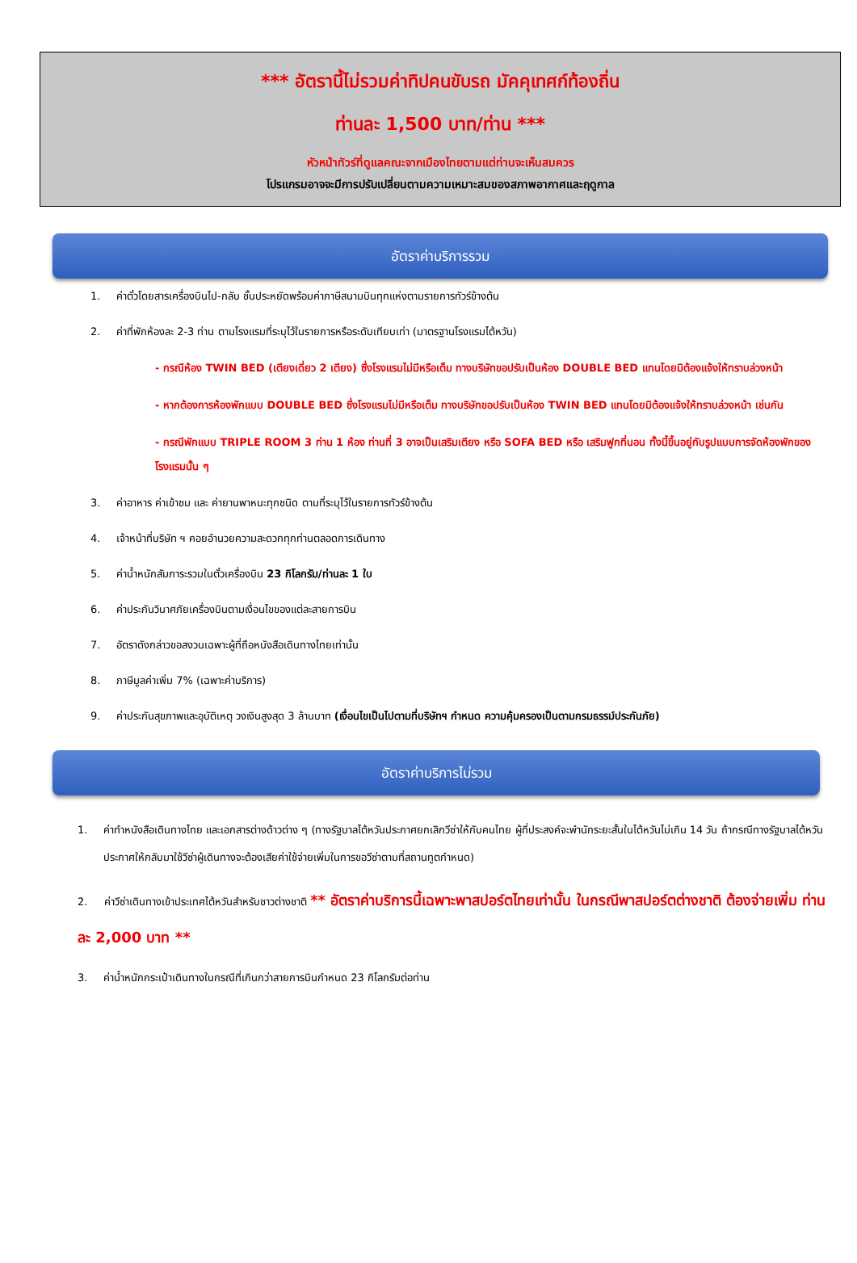*** อัตรานี้ไม่รวมค่าทิปคนขับรถ มัคคุเทศก์ท้องถิ่น
ท่านละ 1,500 บาท/ท่าน ***
หัวหน้าทัวร์ที่ดูแลคณะจากเมืองไทยตามแต่ท่านจะเห็นสมควร
โปรแกรมอาจจะมีการปรับเปลี่ยนตามความเหมาะสมของสภาพอากาศและฤดูกาล
อัตราค่าบริการรวม
1. ค่าตั๋วโดยสารเครื่องบินไป-กลับ ชั้นประหยัดพร้อมค่าภาษีสนามบินทุกแห่งตามรายการทัวร์ข้างต้น
2. ค่าที่พักห้องละ 2-3 ท่าน ตามโรงแรมที่ระบุไว้ในรายการหรือระดับเทียบเท่า (มาตรฐานโรงแรมไต้หวัน)
- กรณีห้อง TWIN BED (เตียงเดี่ยว 2 เตียง) ซึ่งโรงแรมไม่มีหรือเต็ม ทางบริษัทขอปรับเป็นห้อง DOUBLE BED แทนโดยมิต้องแจ้งให้ทราบล่วงหน้า
- หากต้องการห้องพักแบบ DOUBLE BED ซึ่งโรงแรมไม่มีหรือเต็ม ทางบริษัทขอปรับเป็นห้อง TWIN BED แทนโดยมิต้องแจ้งให้ทราบล่วงหน้า เช่นกัน
- กรณีพักแบบ TRIPLE ROOM 3 ท่าน 1 ห้อง ท่านที่ 3 อาจเป็นเสริมเตียง หรือ SOFA BED หรือ เสริมฟูกที่นอน ทั้งนี้ขึ้นอยู่กับรูปแบบการจัดห้องพักของโรงแรมนั้น ๆ
3. ค่าอาหาร ค่าเข้าชม และ ค่ายานพาหนะทุกชนิด ตามที่ระบุไว้ในรายการทัวร์ข้างต้น
4. เจ้าหน้าที่บริษัท ฯ คอยอำนวยความสะดวกทุกท่านตลอดการเดินทาง
5. ค่าน้ำหนักสัมภาระรวมในตั๋วเครื่องบิน 23 กิโลกรัม/ท่านละ 1 ใบ
6. ค่าประกันวินาศภัยเครื่องบินตามเงื่อนไขของแต่ละสายการบิน
7. อัตราดังกล่าวขอสงวนเฉพาะผู้ที่ถือหนังสือเดินทางไทยเท่านั้น
8. ภาษีมูลค่าเพิ่ม 7% (เฉพาะค่าบริการ)
9. ค่าประกันสุขภาพและอุบัติเหตุ วงเงินสูงสุด 3 ล้านบาท (เงื่อนไขเป็นไปตามที่บริษัทฯ กำหนด ความคุ้มครองเป็นตามกรมธรรม์ประกันภัย)
อัตราค่าบริการไม่รวม
1. ค่าทำหนังสือเดินทางไทย และเอกสารต่างด้าวต่าง ๆ (ทางรัฐบาลไต้หวันประกาศยกเลิกวีซ่าให้กับคนไทย ผู้ที่ประสงค์จะพำนักระยะสั้นในไต้หวันไม่เกิน 14 วัน ถ้ากรณีทางรัฐบาลไต้หวันประกาศให้กลับมาใช้วีซ่าผู้เดินทางจะต้องเสียค่าใช้จ่ายเพิ่มในการขอวีซ่าตามที่สถานทูตกำหนด)
2. ค่าวีซ่าเดินทางเข้าประเทศไต้หวันสำหรับชาวต่างชาติ ** อัตราค่าบริการนี้เฉพาะพาสปอร์ตไทยเท่านั้น ในกรณีพาสปอร์ตต่างชาติ ต้องจ่ายเพิ่ม ท่านละ 2,000 บาท **
3. ค่าน้ำหนักกระเป๋าเดินทางในกรณีที่เกินกว่าสายการบินกำหนด 23 กิโลกรัมต่อท่าน